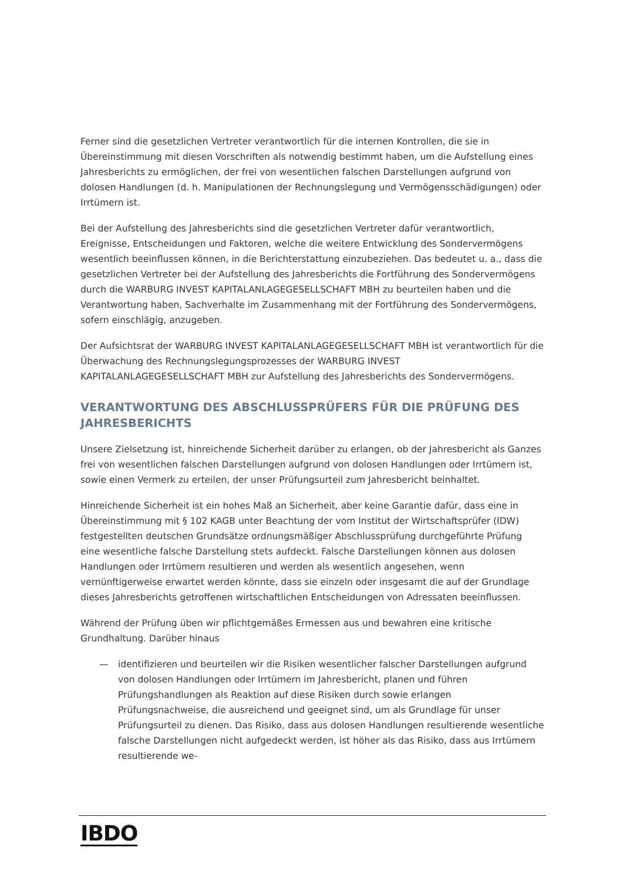Ferner sind die gesetzlichen Vertreter verantwortlich für die internen Kontrollen, die sie in Übereinstimmung mit diesen Vorschriften als notwendig bestimmt haben, um die Aufstellung eines Jahresberichts zu ermöglichen, der frei von wesentlichen falschen Darstellungen aufgrund von dolosen Handlungen (d. h. Manipulationen der Rechnungslegung und Vermögensschädigungen) oder Irrtümern ist.
Bei der Aufstellung des Jahresberichts sind die gesetzlichen Vertreter dafür verantwortlich, Ereignisse, Entscheidungen und Faktoren, welche die weitere Entwicklung des Sondervermögens wesentlich beeinflussen können, in die Berichterstattung einzubeziehen. Das bedeutet u. a., dass die gesetzlichen Vertreter bei der Aufstellung des Jahresberichts die Fortführung des Sondervermögens durch die WARBURG INVEST KAPITALANLAGEGESELLSCHAFT MBH zu beurteilen haben und die Verantwortung haben, Sachverhalte im Zusammenhang mit der Fortführung des Sondervermögens, sofern einschlägig, anzugeben.
Der Aufsichtsrat der WARBURG INVEST KAPITALANLAGEGESELLSCHAFT MBH ist verantwortlich für die Überwachung des Rechnungslegungsprozesses der WARBURG INVEST KAPITALANLAGEGESELLSCHAFT MBH zur Aufstellung des Jahresberichts des Sondervermögens.
VERANTWORTUNG DES ABSCHLUSSPRÜFERS FÜR DIE PRÜFUNG DES JAHRESBERICHTS
Unsere Zielsetzung ist, hinreichende Sicherheit darüber zu erlangen, ob der Jahresbericht als Ganzes frei von wesentlichen falschen Darstellungen aufgrund von dolosen Handlungen oder Irrtümern ist, sowie einen Vermerk zu erteilen, der unser Prüfungsurteil zum Jahresbericht beinhaltet.
Hinreichende Sicherheit ist ein hohes Maß an Sicherheit, aber keine Garantie dafür, dass eine in Übereinstimmung mit § 102 KAGB unter Beachtung der vom Institut der Wirtschaftsprüfer (IDW) festgestellten deutschen Grundsätze ordnungsmäßiger Abschlussprüfung durchgeführte Prüfung eine wesentliche falsche Darstellung stets aufdeckt. Falsche Darstellungen können aus dolosen Handlungen oder Irrtümern resultieren und werden als wesentlich angesehen, wenn vernünftigerweise erwartet werden könnte, dass sie einzeln oder insgesamt die auf der Grundlage dieses Jahresberichts getroffenen wirtschaftlichen Entscheidungen von Adressaten beeinflussen.
Während der Prüfung üben wir pflichtgemäßes Ermessen aus und bewahren eine kritische Grundhaltung. Darüber hinaus
— identifizieren und beurteilen wir die Risiken wesentlicher falscher Darstellungen aufgrund von dolosen Handlungen oder Irrtümern im Jahresbericht, planen und führen Prüfungshandlungen als Reaktion auf diese Risiken durch sowie erlangen Prüfungsnachweise, die ausreichend und geeignet sind, um als Grundlage für unser Prüfungsurteil zu dienen. Das Risiko, dass aus dolosen Handlungen resultierende wesentliche falsche Darstellungen nicht aufgedeckt werden, ist höher als das Risiko, dass aus Irrtümern resultierende we-
IBDO